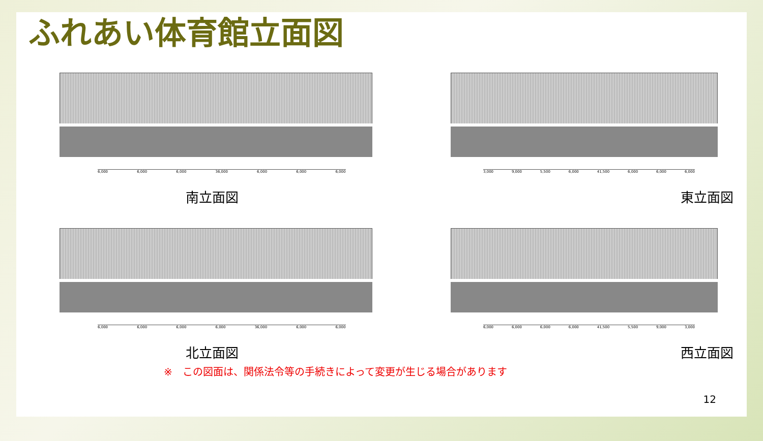ふれあい体育館立面図
6,000 6,000 6,000 36,000 6,000 6,000 6,000
南立面図
3,000 9,000 5,500 6,000 41,500 6,000 6,000 6,000
東立面図
6,000 6,000 6,000 6,000 36,000 6,000 6,000
北立面図
6,000 6,000 6,000 6,000 41,500 5,500 9,000 3,000
西立面図
※　この図面は、関係法令等の手続きによって変更が生じる場合があります
12